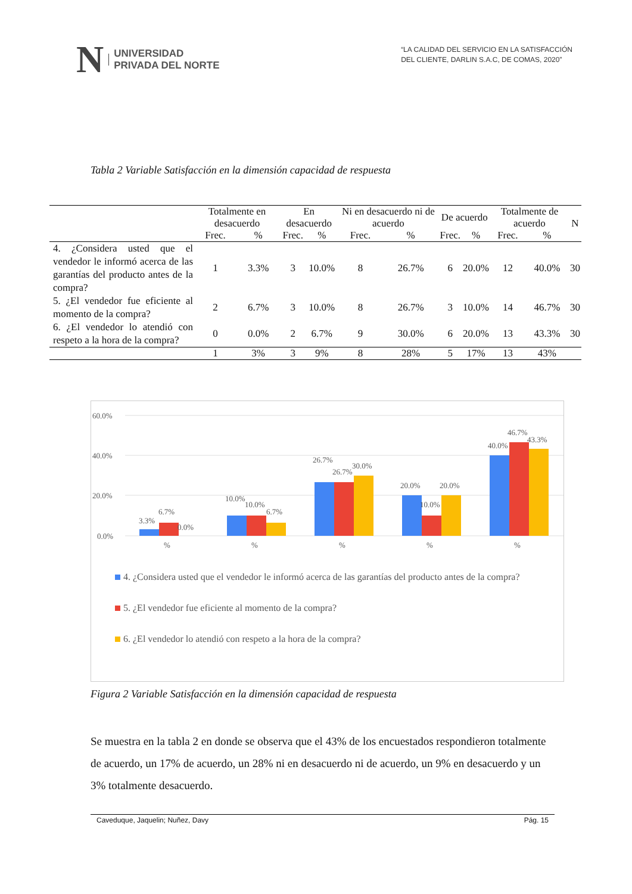N UNIVERSIDAD
PRIVADA DEL NORTE
“LA CALIDAD DEL SERVICIO EN LA SATISFACCIÓN
DEL CLIENTE, DARLIN S.A.C, DE COMAS, 2020”
Tabla 2 Variable Satisfacción en la dimensión capacidad de respuesta
| | Totalmente en desacuerdo | | En desacuerdo | | Ni en desacuerdo ni de acuerdo | | De acuerdo | | Totalmente de acuerdo | | N |
| --- | --- | --- | --- | --- | --- | --- | --- | --- | --- | --- | --- |
| | Frec. | % | Frec. | % | Frec. | % | Frec. | % | Frec. | % | |
| 4. ¿Considera usted que el vendedor le informó acerca de las garantías del producto antes de la compra? | 1 | 3.3% | 3 | 10.0% | 8 | 26.7% | 6 | 20.0% | 12 | 40.0% | 30 |
| 5. ¿El vendedor fue eficiente al momento de la compra? | 2 | 6.7% | 3 | 10.0% | 8 | 26.7% | 3 | 10.0% | 14 | 46.7% | 30 |
| 6. ¿El vendedor lo atendió con respeto a la hora de la compra? | 0 | 0.0% | 2 | 6.7% | 9 | 30.0% | 6 | 20.0% | 13 | 43.3% | 30 |
| | 1 | 3% | 3 | 9% | 8 | 28% | 5 | 17% | 13 | 43% | |
60.0%
40.0%
20.0%
0.0%
3.3%
6.7%
0.0%
10.0%
10.0%
6.7%
26.7%
26.7%
30.0%
20.0%
10.0%
20.0%
40.0%
46.7%
43.3%
%
%
%
%
%
4. ¿Considera usted que el vendedor le informó acerca de las garantías del producto antes de la compra?
5. ¿El vendedor fue eficiente al momento de la compra?
6. ¿El vendedor lo atendió con respeto a la hora de la compra?
Figura 2 Variable Satisfacción en la dimensión capacidad de respuesta
Se muestra en la tabla 2 en donde se observa que el 43% de los encuestados respondieron totalmente de acuerdo, un 17% de acuerdo, un 28% ni en desacuerdo ni de acuerdo, un 9% en desacuerdo y un 3% totalmente desacuerdo.
Caveduque, Jaquelin; Nuñez, Davy Pág. 15